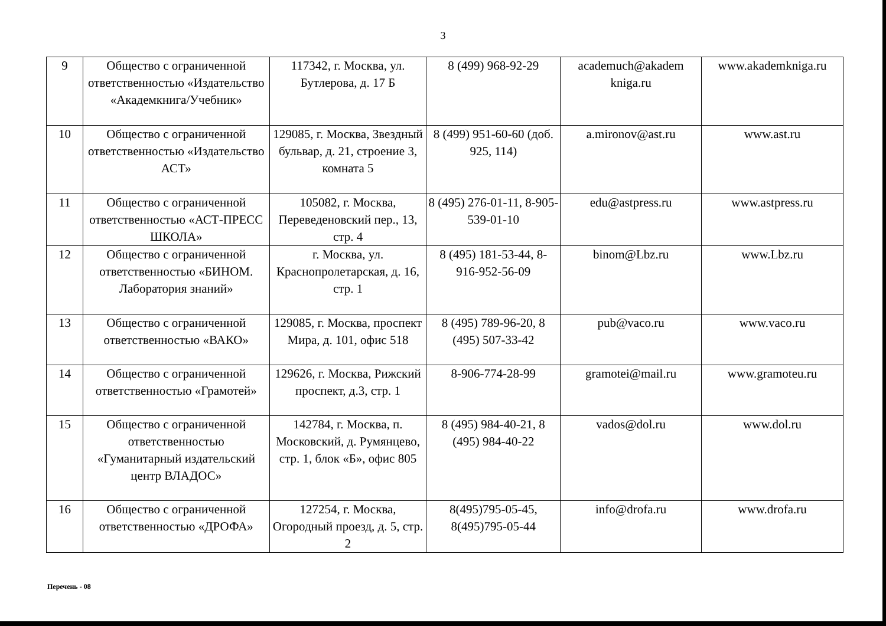3
| 9 | Общество с ограниченной ответственностью «Издательство «Академкнига/Учебник» | 117342, г. Москва, ул. Бутлерова, д. 17 Б | 8 (499) 968-92-29 | academuch@akadem kniga.ru | www.akademkniga.ru |
| 10 | Общество с ограниченной ответственностью «Издательство АСТ» | 129085, г. Москва, Звездный бульвар, д. 21, строение 3, комната 5 | 8 (499) 951-60-60 (доб. 925, 114) | a.mironov@ast.ru | www.ast.ru |
| 11 | Общество с ограниченной ответственностью «АСТ-ПРЕСС ШКОЛА» | 105082, г. Москва, Переведеновский пер., 13, стр. 4 | 8 (495) 276-01-11, 8-905-539-01-10 | edu@astpress.ru | www.astpress.ru |
| 12 | Общество с ограниченной ответственностью «БИНОМ. Лаборатория знаний» | г. Москва, ул. Краснопролетарская, д. 16, стр. 1 | 8 (495) 181-53-44, 8-916-952-56-09 | binom@Lbz.ru | www.Lbz.ru |
| 13 | Общество с ограниченной ответственностью «ВАКО» | 129085, г. Москва, проспект Мира, д. 101, офис 518 | 8 (495) 789-96-20, 8 (495) 507-33-42 | pub@vaco.ru | www.vaco.ru |
| 14 | Общество с ограниченной ответственностью «Грамотей» | 129626, г. Москва, Рижский проспект, д.3, стр. 1 | 8-906-774-28-99 | gramotei@mail.ru | www.gramoteu.ru |
| 15 | Общество с ограниченной ответственностью «Гуманитарный издательский центр ВЛАДОС» | 142784, г. Москва, п. Московский, д. Румянцево, стр. 1, блок «Б», офис 805 | 8 (495) 984-40-21, 8 (495) 984-40-22 | vados@dol.ru | www.dol.ru |
| 16 | Общество с ограниченной ответственностью «ДРОФА» | 127254, г. Москва, Огородный проезд, д. 5, стр. 2 | 8(495)795-05-45, 8(495)795-05-44 | info@drofa.ru | www.drofa.ru |
Перечень - 08